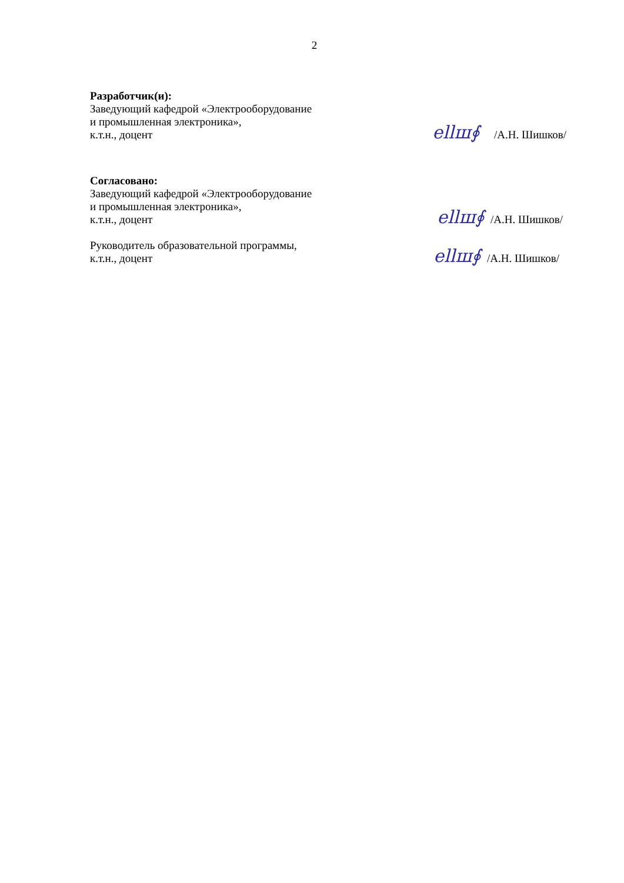2
Разработчик(и):
Заведующий кафедрой «Электрооборудование
и промышленная электроника»,
к.т.н., доцент
ellш∮ /А.Н. Шишков/
Согласовано:
Заведующий кафедрой «Электрооборудование
и промышленная электроника»,
к.т.н., доцент
ellш∮ /А.Н. Шишков/
Руководитель образовательной программы,
к.т.н., доцент
ellш∮ /А.Н. Шишков/